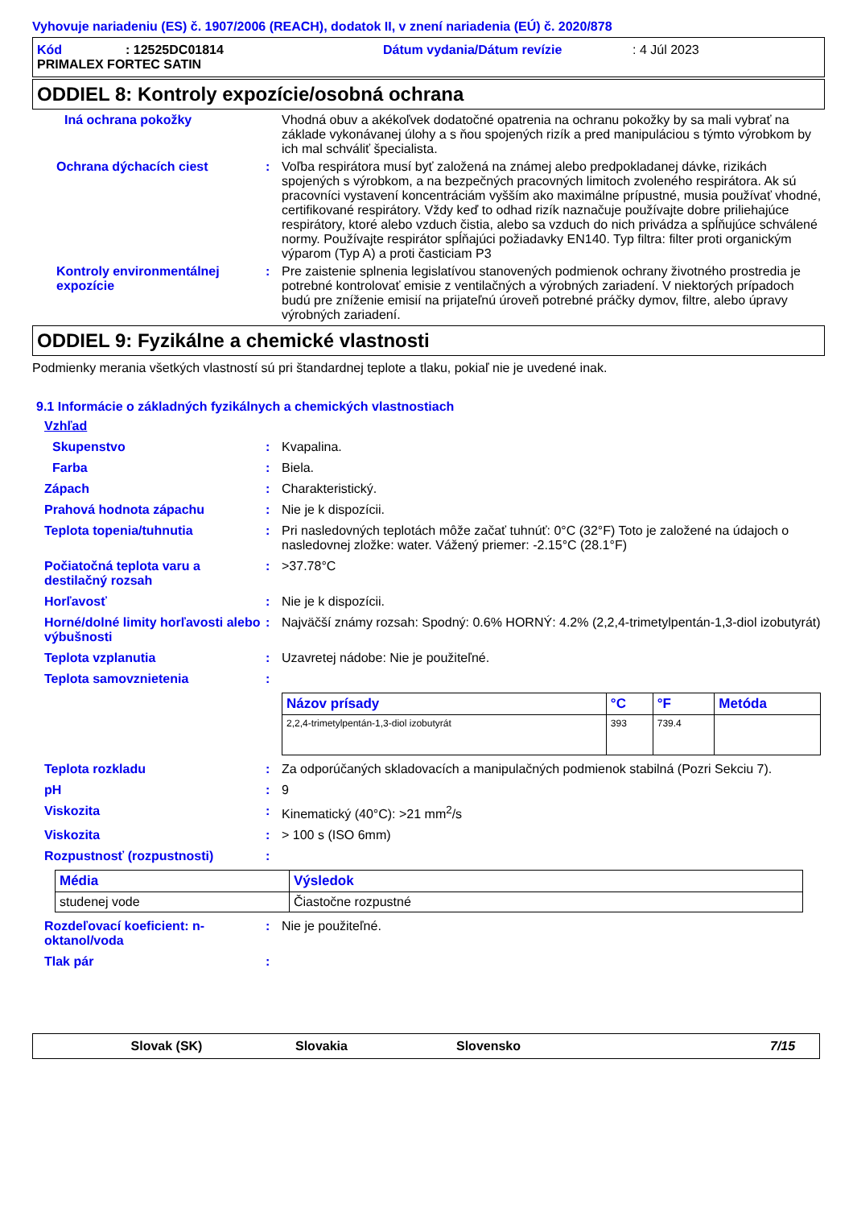Vyhovuje nariadeniu (ES) č. 1907/2006 (REACH), dodatok II, v znení nariadenia (EÚ) č. 2020/878
Kód: 12525DC01814 Dátum vydania/Dátum revízie: 4 Júl 2023
PRIMALEX FORTEC SATIN
ODDIEL 8: Kontroly expozície/osobná ochrana
Iná ochrana pokožky Vhodná obuv a akékoľvek dodatočné opatrenia na ochranu pokožky by sa mali vybrať na základe vykonávanej úlohy a s ňou spojených rizík a pred manipuláciou s týmto výrobkom by ich mal schváliť špecialista.
Ochrana dýchacích ciest : Voľba respirátora musí byť založená na známej alebo predpokladanej dávke, rizikách spojených s výrobkom, a na bezpečných pracovných limitoch zvoleného respirátora. Ak sú pracovníci vystavení koncentráciám vyšším ako maximálne prípustné, musia používať vhodné, certifikované respirátory. Vždy keď to odhad rizík naznačuje používajte dobre priliehajúce respirátory, ktoré alebo vzduch čistia, alebo sa vzduch do nich privádza a spĺňujúce schválené normy. Používajte respirátor spĺňajúci požiadavky EN140. Typ filtra: filter proti organickým výparom (Typ A) a proti časticiam P3
Kontroly environmentálnej expozície
: Pre zaistenie splnenia legislatívou stanovených podmienok ochrany životného prostredia je potrebné kontrolovať emisie z ventilačných a výrobných zariadení. V niektorých prípadoch budú pre zníženie emisií na prijateľnú úroveň potrebné práčky dymov, filtre, alebo úpravy výrobných zariadení.
ODDIEL 9: Fyzikálne a chemické vlastnosti
Podmienky merania všetkých vlastností sú pri štandardnej teplote a tlaku, pokiaľ nie je uvedené inak.
9.1 Informácie o základných fyzikálnych a chemických vlastnostiach
Vzhľad
Skupenstvo : Kvapalina.
Farba : Biela.
Zápach : Charakteristický.
Prahová hodnota zápachu : Nie je k dispozícii.
Teplota topenia/tuhnutia : Pri nasledovných teplotách môže začať tuhnúť: 0°C (32°F) Toto je založené na údajoch o nasledovnej zložke: water. Vážený priemer: -2.15°C (28.1°F)
Počiatočná teplota varu a destilačný rozsah
: >37.78°C
Horľavosť : Nie je k dispozícii.
Horné/dolné limity horľavosti alebo výbušnosti
: Najväčší známy rozsah: Spodný: 0.6% HORNÝ: 4.2% (2,2,4-trimetylpentán-1,3-diol izobutyrát)
Teplota vzplanutia : Uzavretej nádobe: Nie je použiteľné.
Teplota samovznietenia :
| Názov prísady | °C | °F | Metóda |
| --- | --- | --- | --- |
| 2,2,4-trimetylpentán-1,3-diol izobutyrát | 393 | 739.4 | |
Teplota rozkladu : Za odporúčaných skladovacích a manipulačných podmienok stabilná (Pozri Sekciu 7).
pH : 9
Viskozita : Kinematický (40°C): >21 mm<sup>2</sup>/s
Viskozita : > 100 s (ISO 6mm)
Rozpustnosť (rozpustnosti) :
| Média | Výsledok |
| --- | --- |
| studenej vode | Čiastočne rozpustné |
Rozdeľovací koeficient: n-oktanol/voda
: Nie je použiteľné.
Tlak pár :
Slovak (SK) Slovakia Slovensko 7/15